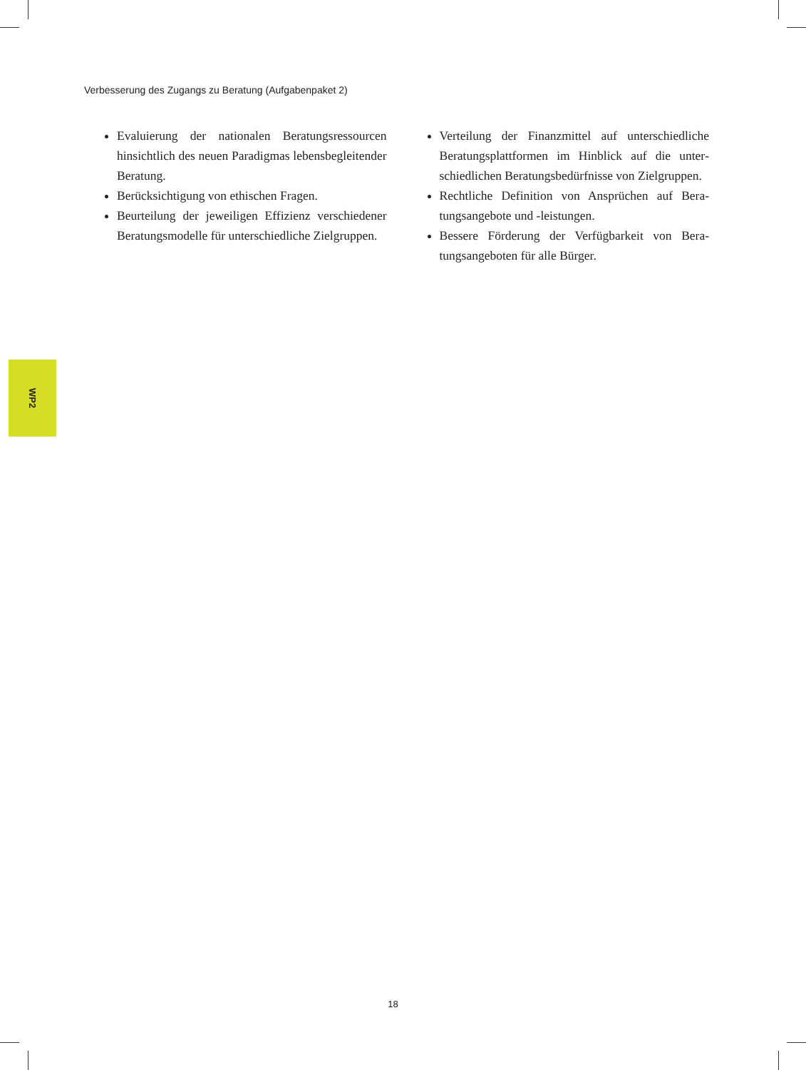Verbesserung des Zugangs zu Beratung (Aufgabenpaket 2)
Evaluierung der nationalen Beratungsressourcen hinsichtlich des neuen Paradigmas lebensbeglei­tender Beratung.
Berücksichtigung von ethischen Fragen.
Beurteilung der jeweiligen Effizienz verschiedener Beratungsmodelle für unterschiedliche Zielgrup­pen.
Verteilung der Finanzmittel auf unterschiedliche Beratungsplattformen im Hinblick auf die unter­schiedlichen Beratungsbedürfnisse von Zielgrup­pen.
Rechtliche Definition von Ansprüchen auf Bera­tungsangebote und -leistungen.
Bessere Förderung der Verfügbarkeit von Bera­tungsangeboten für alle Bürger.
WP2
18